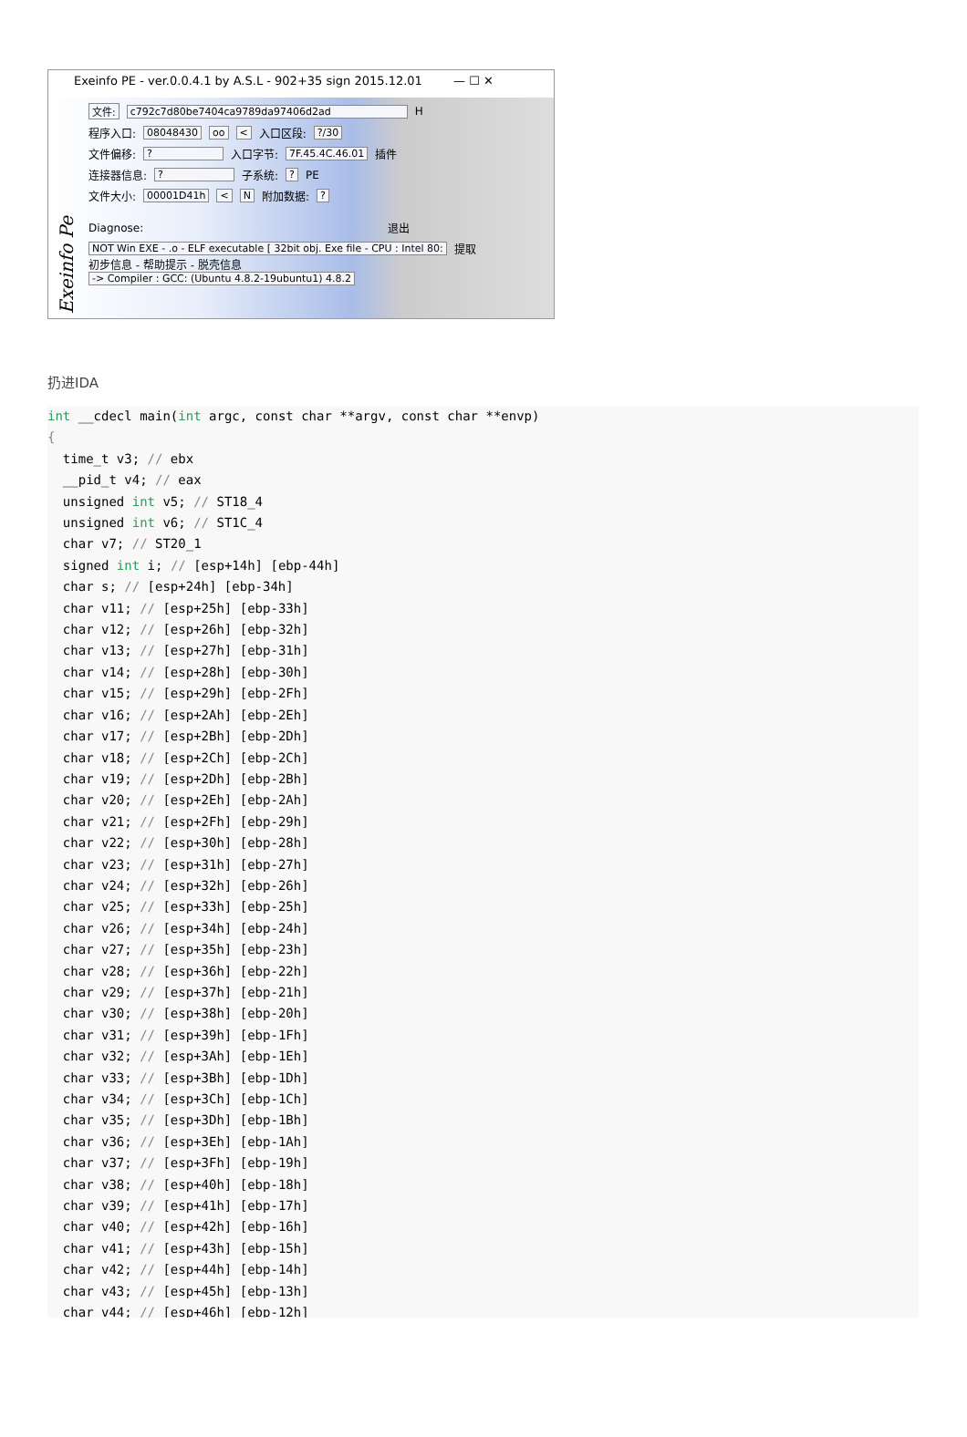Exeinfo PE - ver.0.0.4.1 by A.S.L - 902+35 sign 2015.12.01 — ☐ ✕
Exeinfo Pe
文件: c792c7d80be7404ca9789da97406d2ad H
程序入口: 08048430 oo < 入口区段: ?/30
文件偏移: ? 入口字节: 7F.45.4C.46.01 插件
连接器信息: ? 子系统: ? PE
文件大小: 00001D41h < N 附加数据: ?
Diagnose: 退出
NOT Win EXE - .o - ELF executable [ 32bit obj. Exe file - CPU : Intel 80: 提取
初步信息 - 帮助提示 - 脱壳信息
-> Compiler : GCC: (Ubuntu 4.8.2-19ubuntu1) 4.8.2
扔进IDA
int __cdecl main(int argc, const char **argv, const char **envp)
{
  time_t v3; // ebx
  __pid_t v4; // eax
  unsigned int v5; // ST18_4
  unsigned int v6; // ST1C_4
  char v7; // ST20_1
  signed int i; // [esp+14h] [ebp-44h]
  char s; // [esp+24h] [ebp-34h]
  char v11; // [esp+25h] [ebp-33h]
  char v12; // [esp+26h] [ebp-32h]
  char v13; // [esp+27h] [ebp-31h]
  char v14; // [esp+28h] [ebp-30h]
  char v15; // [esp+29h] [ebp-2Fh]
  char v16; // [esp+2Ah] [ebp-2Eh]
  char v17; // [esp+2Bh] [ebp-2Dh]
  char v18; // [esp+2Ch] [ebp-2Ch]
  char v19; // [esp+2Dh] [ebp-2Bh]
  char v20; // [esp+2Eh] [ebp-2Ah]
  char v21; // [esp+2Fh] [ebp-29h]
  char v22; // [esp+30h] [ebp-28h]
  char v23; // [esp+31h] [ebp-27h]
  char v24; // [esp+32h] [ebp-26h]
  char v25; // [esp+33h] [ebp-25h]
  char v26; // [esp+34h] [ebp-24h]
  char v27; // [esp+35h] [ebp-23h]
  char v28; // [esp+36h] [ebp-22h]
  char v29; // [esp+37h] [ebp-21h]
  char v30; // [esp+38h] [ebp-20h]
  char v31; // [esp+39h] [ebp-1Fh]
  char v32; // [esp+3Ah] [ebp-1Eh]
  char v33; // [esp+3Bh] [ebp-1Dh]
  char v34; // [esp+3Ch] [ebp-1Ch]
  char v35; // [esp+3Dh] [ebp-1Bh]
  char v36; // [esp+3Eh] [ebp-1Ah]
  char v37; // [esp+3Fh] [ebp-19h]
  char v38; // [esp+40h] [ebp-18h]
  char v39; // [esp+41h] [ebp-17h]
  char v40; // [esp+42h] [ebp-16h]
  char v41; // [esp+43h] [ebp-15h]
  char v42; // [esp+44h] [ebp-14h]
  char v43; // [esp+45h] [ebp-13h]
  char v44; // [esp+46h] [ebp-12h]